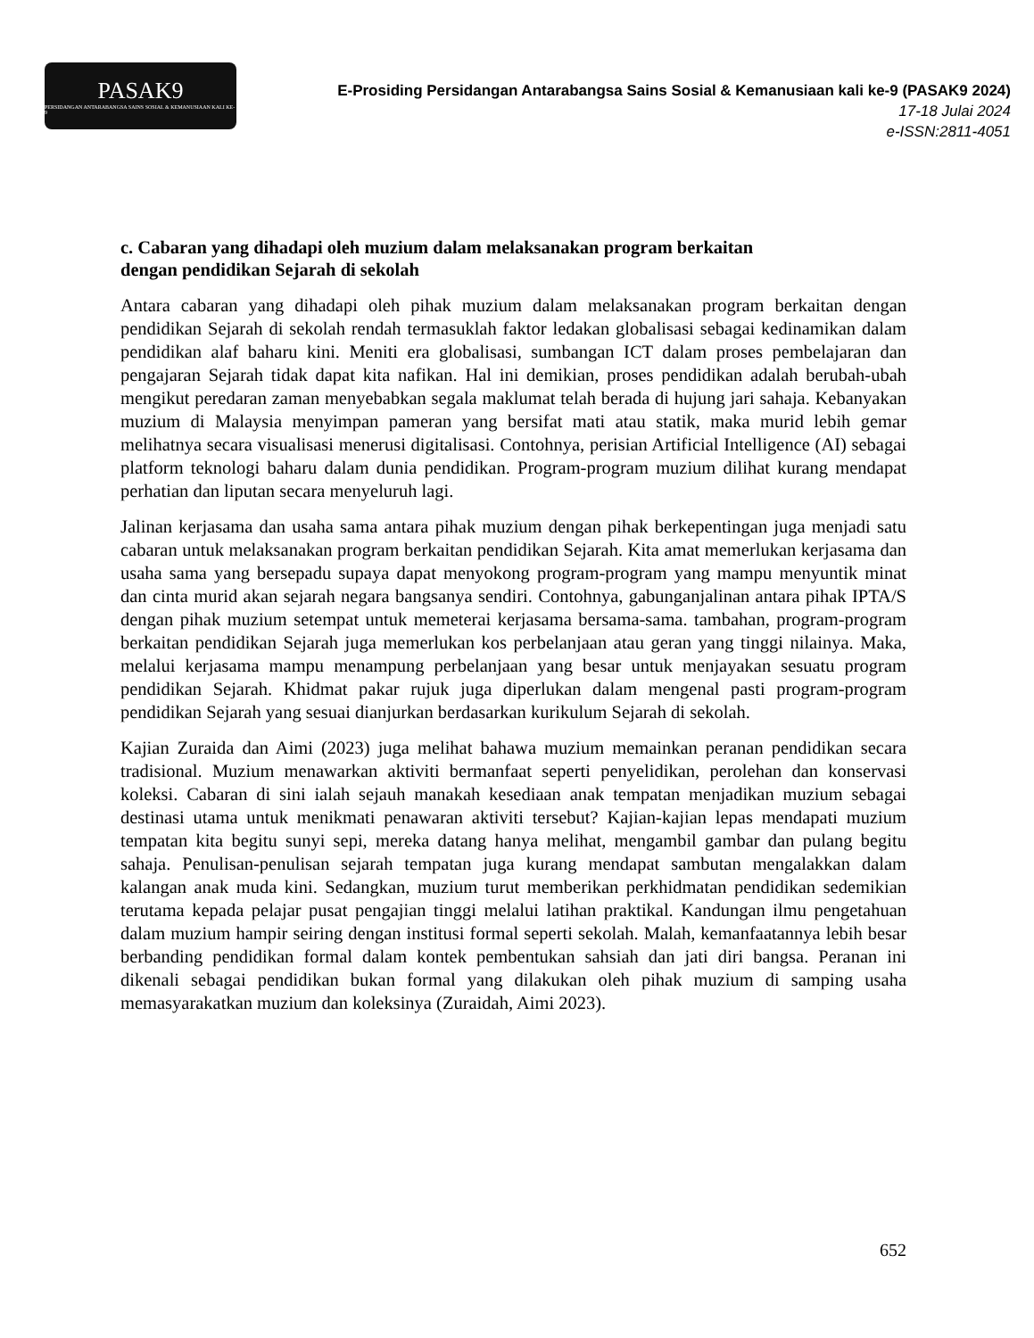PASAK9
PERSIDANGAN ANTARABANGSA SAINS SOSIAL & KEMANUSIAAN KALI KE-9
E-Prosiding Persidangan Antarabangsa Sains Sosial & Kemanusiaan kali ke-9 (PASAK9 2024)
17-18 Julai 2024
e-ISSN:2811-4051
c. Cabaran yang dihadapi oleh muzium dalam melaksanakan program berkaitan
dengan pendidikan Sejarah di sekolah
Antara cabaran yang dihadapi oleh pihak muzium dalam melaksanakan program berkaitan dengan pendidikan Sejarah di sekolah rendah termasuklah faktor ledakan globalisasi sebagai kedinamikan dalam pendidikan alaf baharu kini. Meniti era globalisasi, sumbangan ICT dalam proses pembelajaran dan pengajaran Sejarah tidak dapat kita nafikan. Hal ini demikian, proses pendidikan adalah berubah-ubah mengikut peredaran zaman menyebabkan segala maklumat telah berada di hujung jari sahaja. Kebanyakan muzium di Malaysia menyimpan pameran yang bersifat mati atau statik, maka murid lebih gemar melihatnya secara visualisasi menerusi digitalisasi. Contohnya, perisian Artificial Intelligence (AI) sebagai platform teknologi baharu dalam dunia pendidikan. Program-program muzium dilihat kurang mendapat perhatian dan liputan secara menyeluruh lagi.
Jalinan kerjasama dan usaha sama antara pihak muzium dengan pihak berkepentingan juga menjadi satu cabaran untuk melaksanakan program berkaitan pendidikan Sejarah. Kita amat memerlukan kerjasama dan usaha sama yang bersepadu supaya dapat menyokong program-program yang mampu menyuntik minat dan cinta murid akan sejarah negara bangsanya sendiri. Contohnya, gabunganjalinan antara pihak IPTA/S dengan pihak muzium setempat untuk memeterai kerjasama bersama-sama. tambahan, program-program berkaitan pendidikan Sejarah juga memerlukan kos perbelanjaan atau geran yang tinggi nilainya. Maka, melalui kerjasama mampu menampung perbelanjaan yang besar untuk menjayakan sesuatu program pendidikan Sejarah. Khidmat pakar rujuk juga diperlukan dalam mengenal pasti program-program pendidikan Sejarah yang sesuai dianjurkan berdasarkan kurikulum Sejarah di sekolah.
Kajian Zuraida dan Aimi (2023) juga melihat bahawa muzium memainkan peranan pendidikan secara tradisional. Muzium menawarkan aktiviti bermanfaat seperti penyelidikan, perolehan dan konservasi koleksi. Cabaran di sini ialah sejauh manakah kesediaan anak tempatan menjadikan muzium sebagai destinasi utama untuk menikmati penawaran aktiviti tersebut? Kajian-kajian lepas mendapati muzium tempatan kita begitu sunyi sepi, mereka datang hanya melihat, mengambil gambar dan pulang begitu sahaja. Penulisan-penulisan sejarah tempatan juga kurang mendapat sambutan mengalakkan dalam kalangan anak muda kini. Sedangkan, muzium turut memberikan perkhidmatan pendidikan sedemikian terutama kepada pelajar pusat pengajian tinggi melalui latihan praktikal. Kandungan ilmu pengetahuan dalam muzium hampir seiring dengan institusi formal seperti sekolah. Malah, kemanfaatannya lebih besar berbanding pendidikan formal dalam kontek pembentukan sahsiah dan jati diri bangsa. Peranan ini dikenali sebagai pendidikan bukan formal yang dilakukan oleh pihak muzium di samping usaha memasyarakatkan muzium dan koleksinya (Zuraidah, Aimi 2023).
652